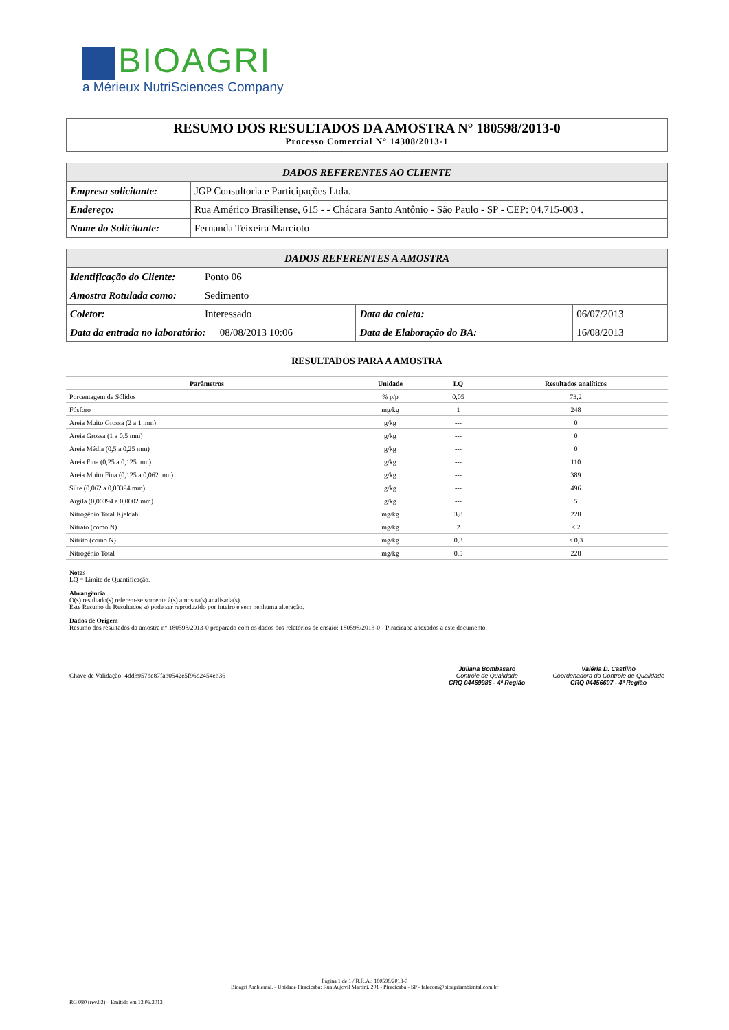BIOAGRI
a Mérieux NutriSciences Company
RESUMO DOS RESULTADOS DA AMOSTRA N° 180598/2013-0
Processo Comercial N° 14308/2013-1
| DADOS REFERENTES AO CLIENTE | |
| --- | --- |
| Empresa solicitante: | JGP Consultoria e Participações Ltda. |
| Endereço: | Rua Américo Brasiliense, 615 - - Chácara Santo Antônio - São Paulo - SP - CEP: 04.715-003 . |
| Nome do Solicitante: | Fernanda Teixeira Marcioto |
| DADOS REFERENTES A AMOSTRA | | | | |
| --- | --- | --- | --- | --- |
| Identificação do Cliente: | Ponto 06 | | | |
| Amostra Rotulada como: | Sedimento | | | |
| Coletor: | Interessado | | Data da coleta: | 06/07/2013 |
| Data da entrada no laboratório: | | 08/08/2013 10:06 | Data de Elaboração do BA: | 16/08/2013 |
RESULTADOS PARA A AMOSTRA
| Parâmetros | Unidade | LQ | Resultados analíticos |
| --- | --- | --- | --- |
| Porcentagem de Sólidos | % p/p | 0,05 | 73,2 |
| Fósforo | mg/kg | 1 | 248 |
| Areia Muito Grossa (2 a 1 mm) | g/kg | --- | 0 |
| Areia Grossa (1 a 0,5 mm) | g/kg | --- | 0 |
| Areia Média (0,5 a 0,25 mm) | g/kg | --- | 0 |
| Areia Fina (0,25 a 0,125 mm) | g/kg | --- | 110 |
| Areia Muito Fina (0,125 a 0,062 mm) | g/kg | --- | 389 |
| Silte (0,062 a 0,00394 mm) | g/kg | --- | 496 |
| Argila (0,00394 a 0,0002 mm) | g/kg | --- | 5 |
| Nitrogênio Total Kjeldahl | mg/kg | 3,8 | 228 |
| Nitrato (como N) | mg/kg | 2 | < 2 |
| Nitrito (como N) | mg/kg | 0,3 | < 0,3 |
| Nitrogênio Total | mg/kg | 0,5 | 228 |
Notas
LQ = Limite de Quantificação.
Abrangência
O(s) resultado(s) referem-se somente à(s) amostra(s) analisada(s).
Este Resumo de Resultados só pode ser reproduzido por inteiro e sem nenhuma alteração.
Dados de Origem
Resumo dos resultados da amostra n° 180598/2013-0 preparado com os dados dos relatórios de ensaio: 180598/2013-0 - Piracicaba anexados a este documento.
Chave de Validação: 4dd3957de87fab0542e5f96d2454eb36
Juliana Bombasaro
Controle de Qualidade
CRQ 04469986 - 4ª Região
Valéria D. Castilho
Coordenadora do Controle de Qualidade
CRQ 04456607 - 4ª Região
Página 1 de 1 / R.R.A.: 180598/2013-0
Bioagri Ambiental. - Unidade Piracicaba: Rua Aujovil Martini, 201 - Piracicaba - SP - falecom@bioagriambiental.com.br
RG 080 (rev.02) – Emitido em 13.06.2013